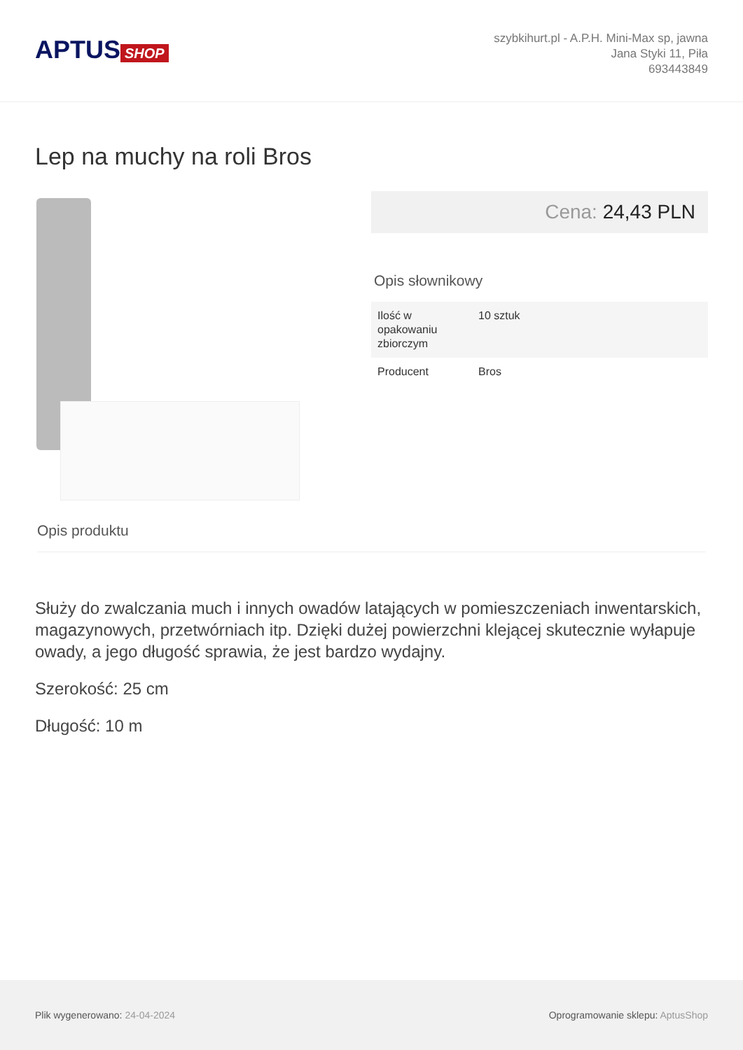APTUS SHOP
szybkihurt.pl - A.P.H. Mini-Max sp, jawna
Jana Styki 11, Piła
693443849
Lep na muchy na roli Bros
Cena: 24,43 PLN
Opis słownikowy
| Ilość w opakowaniu zbiorczym | 10 sztuk |
| Producent | Bros |
Opis produktu
Służy do zwalczania much i innych owadów latających w pomieszczeniach inwentarskich, magazynowych, przetwórniach itp. Dzięki dużej powierzchni klejącej skutecznie wyłapuje owady, a jego długość sprawia, że jest bardzo wydajny.
Szerokość: 25 cm
Długość: 10 m
Plik wygenerowano: 24-04-2024
Oprogramowanie sklepu: AptusShop